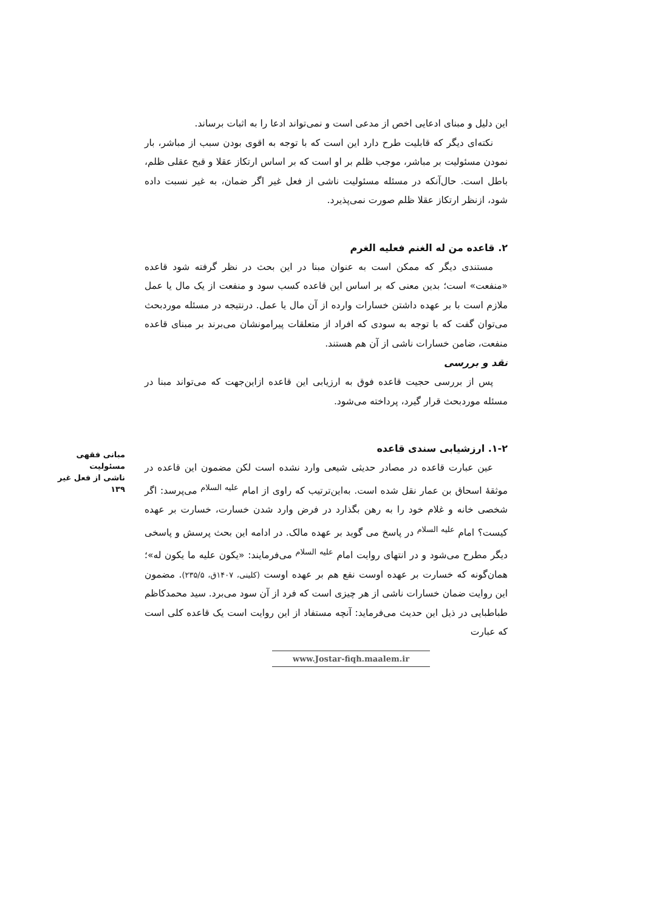این دلیل و مبنای ادعایی اخص از مدعی است و نمی‌تواند ادعا را به اثبات برساند.
نکته‌ای دیگر که قابلیت طرح دارد این است که با توجه به اقوی بودن سبب از مباشر، بار نمودن مسئولیت بر مباشر، موجب ظلم بر او است که بر اساس ارتکاز عقلا و قبح عقلی ظلم، باطل است. حال‌آنکه در مسئله مسئولیت ناشی از فعل غیر اگر ضمان، به غیر نسبت داده شود، ازنظر ارتکاز عقلا ظلم صورت نمی‌پذیرد.
۲. قاعده من له الغنم فعلیه الغرم
مستندی دیگر که ممکن است به عنوان مبنا در این بحث در نظر گرفته شود قاعده «منفعت» است؛ بدین معنی که بر اساس این قاعده کسب سود و منفعت از یک مال یا عمل ملازم است با بر عهده داشتن خسارات وارده از آن مال یا عمل. درنتیجه در مسئله موردبحث می‌توان گفت که با توجه به سودی که افراد از متعلقات پیرامونشان می‌برند بر مبنای قاعده منفعت، ضامن خسارات ناشی از آن هم هستند.
نقد و بررسی
پس از بررسی حجیت قاعده فوق به ارزیابی این قاعده ازاین‌جهت که می‌تواند مبنا در مسئله موردبحث قرار گیرد، پرداخته می‌شود.
۱-۲. ارزشیابی سندی قاعده
عین عبارت قاعده در مصادر حدیثی شیعی وارد نشده است لکن مضمون این قاعده در موثقهٔ اسحاق بن عمار نقل شده است. به‌این‌ترتیب که راوی از امام <sup>علیه السلام</sup> می‌پرسد: اگر شخصی خانه و غلام خود را به رهن بگذارد در فرض وارد شدن خسارت، خسارت بر عهده کیست؟ امام <sup>علیه السلام</sup> در پاسخ می گوید بر عهده مالک. در ادامه این بحث پرسش و پاسخی دیگر مطرح می‌شود و در انتهای روایت امام <sup>علیه السلام</sup> می‌فرمایند: «یکون علیه ما یکون له»؛ همان‌گونه که خسارت بر عهده اوست نفع هم بر عهده اوست (کلینی، ۱۴۰۷ق، ۲۳۵/۵). مضمون این روایت ضمان خسارات ناشی از هر چیزی است که فرد از آن سود می‌برد. سید محمدکاظم طباطبایی در ذیل این حدیث می‌فرماید: آنچه مستفاد از این روایت است یک قاعده کلی است که عبارت
مبانی فقهی مسئولیت
ناشی از فعل غیر
۱۳۹
www.Jostar-fiqh.maalem.ir